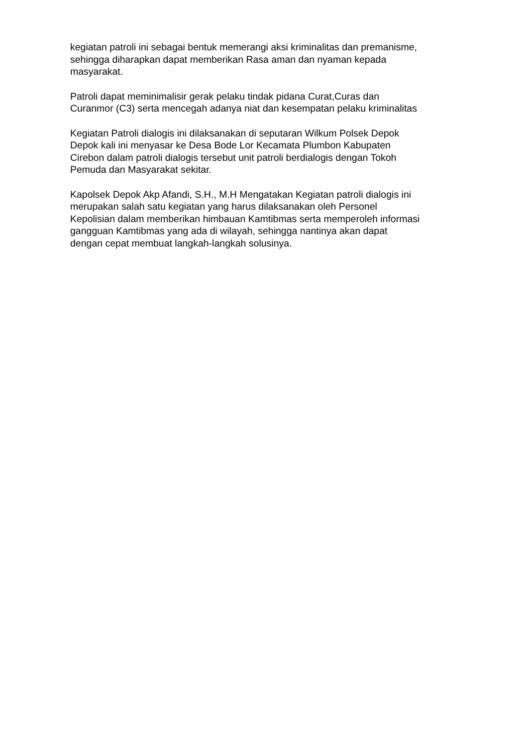kegiatan patroli ini sebagai bentuk memerangi aksi kriminalitas dan premanisme,
sehingga diharapkan dapat memberikan Rasa aman dan nyaman kepada
masyarakat.
Patroli dapat meminimalisir gerak pelaku tindak pidana Curat,Curas dan
Curanmor (C3) serta mencegah adanya niat dan kesempatan pelaku kriminalitas
Kegiatan Patroli dialogis ini dilaksanakan di seputaran Wilkum Polsek Depok
Depok kali ini menyasar ke Desa Bode Lor Kecamata Plumbon Kabupaten
Cirebon dalam patroli dialogis tersebut unit patroli berdialogis dengan Tokoh
Pemuda dan Masyarakat sekitar.
Kapolsek Depok Akp Afandi, S.H., M.H Mengatakan Kegiatan patroli dialogis ini
merupakan salah satu kegiatan yang harus dilaksanakan oleh Personel
Kepolisian dalam memberikan himbauan Kamtibmas serta memperoleh informasi
gangguan Kamtibmas yang ada di wilayah, sehingga nantinya akan dapat
dengan cepat membuat langkah-langkah solusinya.